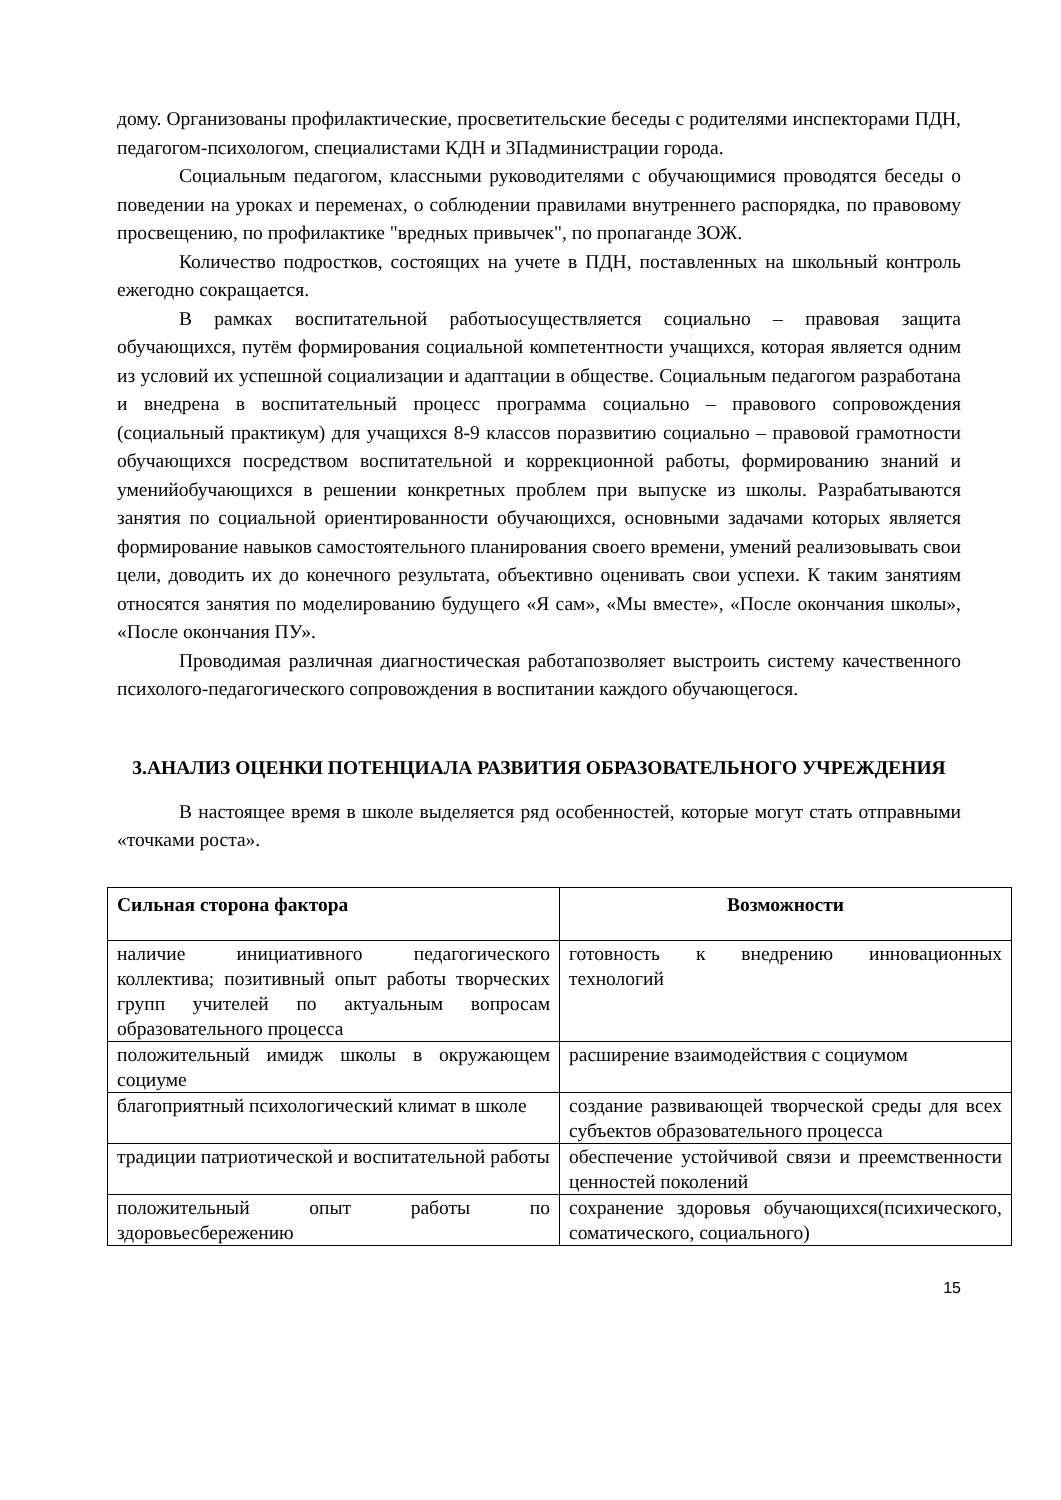дому. Организованы профилактические, просветительские беседы с родителями инспекторами ПДН, педагогом-психологом, специалистами КДН и ЗПадминистрации города.
Социальным педагогом, классными руководителями с обучающимися проводятся беседы о поведении на уроках и переменах, о соблюдении правилами внутреннего распорядка, по правовому просвещению, по профилактике "вредных привычек", по пропаганде ЗОЖ.
Количество подростков, состоящих на учете в ПДН, поставленных на школьный контроль ежегодно сокращается.
В рамках воспитательной работыосуществляется социально – правовая защита обучающихся, путём формирования социальной компетентности учащихся, которая является одним из условий их успешной социализации и адаптации в обществе. Социальным педагогом разработана и внедрена в воспитательный процесс программа социально – правового сопровождения (социальный практикум) для учащихся 8-9 классов поразвитию социально – правовой грамотности обучающихся посредством воспитательной и коррекционной работы, формированию знаний и уменийобучающихся в решении конкретных проблем при выпуске из школы. Разрабатываются занятия по социальной ориентированности обучающихся, основными задачами которых является формирование навыков самостоятельного планирования своего времени, умений реализовывать свои цели, доводить их до конечного результата, объективно оценивать свои успехи. К таким занятиям относятся занятия по моделированию будущего «Я сам», «Мы вместе», «После окончания школы», «После окончания ПУ».
Проводимая различная диагностическая работапозволяет выстроить систему качественного психолого-педагогического сопровождения в воспитании каждого обучающегося.
3.АНАЛИЗ ОЦЕНКИ ПОТЕНЦИАЛА РАЗВИТИЯ ОБРАЗОВАТЕЛЬНОГО УЧРЕЖДЕНИЯ
В настоящее время в школе выделяется ряд особенностей, которые могут стать отправными «точками роста».
| Сильная сторона фактора | Возможности |
| --- | --- |
| наличие инициативного педагогического коллектива; позитивный опыт работы творческих групп учителей по актуальным вопросам образовательного процесса | готовность к внедрению инновационных технологий |
| положительный имидж школы в окружающем социуме | расширение взаимодействия с социумом |
| благоприятный психологический климат в школе | создание развивающей творческой среды для всех субъектов образовательного процесса |
| традиции патриотической и воспитательной работы | обеспечение устойчивой связи и преемственности ценностей поколений |
| положительный опыт работы по здоровьесбережению | сохранение здоровья обучающихся(психического, соматического, социального) |
15